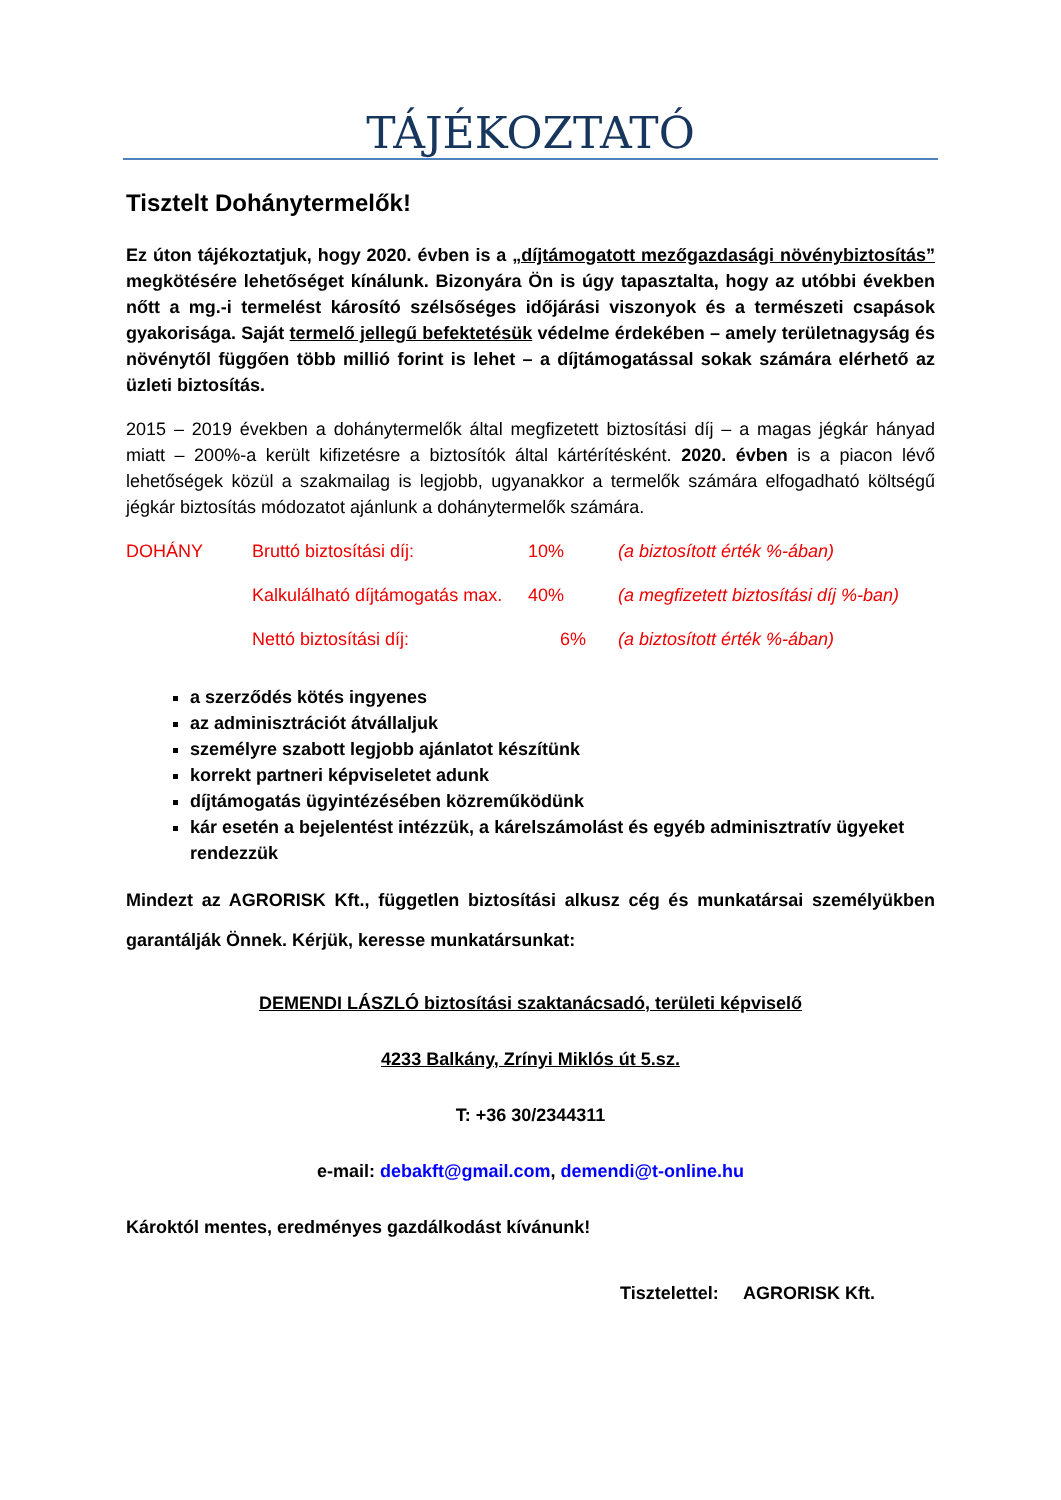TÁJÉKOZTATÓ
Tisztelt Dohánytermelők!
Ez úton tájékoztatjuk, hogy 2020. évben is a „díjtámogatott mezőgazdasági növénybiztosítás” megkötésére lehetőséget kínálunk. Bizonyára Ön is úgy tapasztalta, hogy az utóbbi években nőtt a mg.-i termelést károsító szélsőséges időjárási viszonyok és a természeti csapások gyakorisága. Saját termelő jellegű befektetésük védelme érdekében – amely területnagyság és növénytől függően több millió forint is lehet – a díjtámogatással sokak számára elérhető az üzleti biztosítás.
2015 – 2019 években a dohánytermelők által megfizetett biztosítási díj – a magas jégkár hányad miatt – 200%-a került kifizetésre a biztosítók által kártérítésként. 2020. évben is a piacon lévő lehetőségek közül a szakmailag is legjobb, ugyanakkor a termelők számára elfogadható költségű jégkár biztosítás módozatot ajánlunk a dohánytermelők számára.
| DOHÁNY | Bruttó biztosítási díj: | 10% | (a biztosított érték %-ában) |
| | Kalkulálható díjtámogatás max. | 40% | (a megfizetett biztosítási díj %-ban) |
| | Nettó biztosítási díj: | 6% | (a biztosított érték %-ában) |
a szerződés kötés ingyenes
az adminisztrációt átvállaljuk
személyre szabott legjobb ajánlatot készítünk
korrekt partneri képviseletet adunk
díjtámogatás ügyintézésében közreműködünk
kár esetén a bejelentést intézzük, a kárelszámolást és egyéb adminisztratív ügyeket rendezzük
Mindezt az AGRORISK Kft., független biztosítási alkusz cég és munkatársai személyükben garantálják Önnek. Kérjük, keresse munkatársunkat:
DEMENDI LÁSZLÓ biztosítási szaktanácsadó, területi képviselő
4233 Balkány, Zrínyi Miklós út 5.sz.
T: +36 30/2344311
e-mail: debakft@gmail.com, demendi@t-online.hu
Károktól mentes, eredményes gazdálkodást kívánunk!
Tisztelettel: AGRORISK Kft.